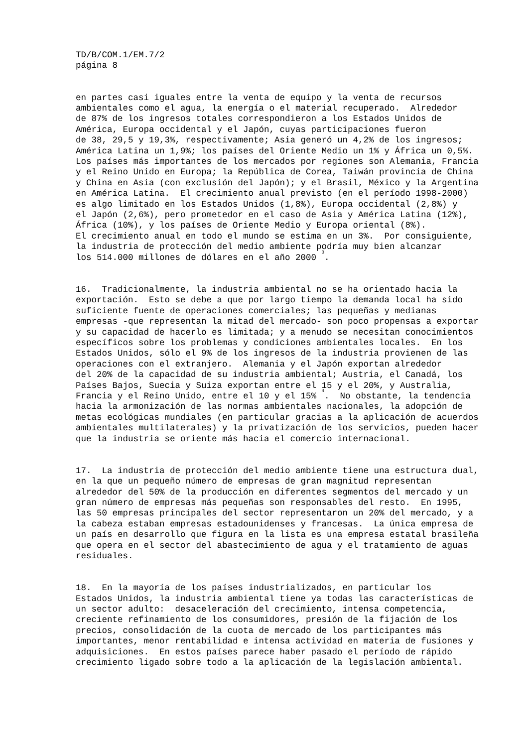TD/B/COM.1/EM.7/2 página 8
en partes casi iguales entre la venta de equipo y la venta de recursos ambientales como el agua, la energía o el material recuperado. Alrededor de 87% de los ingresos totales correspondieron a los Estados Unidos de América, Europa occidental y el Japón, cuyas participaciones fueron de 38, 29,5 y 19,3%, respectivamente; Asia generó un 4,2% de los ingresos; América Latina un 1,9%; los países del Oriente Medio un 1% y África un 0,5%. Los países más importantes de los mercados por regiones son Alemania, Francia y el Reino Unido en Europa; la República de Corea, Taiwán provincia de China y China en Asia (con exclusión del Japón); y el Brasil, México y la Argentina en América Latina. El crecimiento anual previsto (en el período 1998-2000) es algo limitado en los Estados Unidos (1,8%), Europa occidental (2,8%) y el Japón (2,6%), pero prometedor en el caso de Asia y América Latina (12%), África (10%), y los países de Oriente Medio y Europa oriental (8%). El crecimiento anual en todo el mundo se estima en un 3%. Por consiguiente, la industria de protección del medio ambiente podría muy bien alcanzar los 514.000 millones de dólares en el año 2000 <sup>3</sup>.
16. Tradicionalmente, la industria ambiental no se ha orientado hacia la exportación. Esto se debe a que por largo tiempo la demanda local ha sido suficiente fuente de operaciones comerciales; las pequeñas y medianas empresas -que representan la mitad del mercado- son poco propensas a exportar y su capacidad de hacerlo es limitada; y a menudo se necesitan conocimientos específicos sobre los problemas y condiciones ambientales locales. En los Estados Unidos, sólo el 9% de los ingresos de la industria provienen de las operaciones con el extranjero. Alemania y el Japón exportan alrededor del 20% de la capacidad de su industria ambiental; Austria, el Canadá, los Países Bajos, Suecia y Suiza exportan entre el 15 y el 20%, y Australia, Francia y el Reino Unido, entre el 10 y el 15% <sup>4</sup>. No obstante, la tendencia hacia la armonización de las normas ambientales nacionales, la adopción de metas ecológicas mundiales (en particular gracias a la aplicación de acuerdos ambientales multilaterales) y la privatización de los servicios, pueden hacer que la industria se oriente más hacia el comercio internacional.
17. La industria de protección del medio ambiente tiene una estructura dual, en la que un pequeño número de empresas de gran magnitud representan alrededor del 50% de la producción en diferentes segmentos del mercado y un gran número de empresas más pequeñas son responsables del resto. En 1995, las 50 empresas principales del sector representaron un 20% del mercado, y a la cabeza estaban empresas estadounidenses y francesas. La única empresa de un país en desarrollo que figura en la lista es una empresa estatal brasileña que opera en el sector del abastecimiento de agua y el tratamiento de aguas residuales.
18. En la mayoría de los países industrializados, en particular los Estados Unidos, la industria ambiental tiene ya todas las características de un sector adulto: desaceleración del crecimiento, intensa competencia, creciente refinamiento de los consumidores, presión de la fijación de los precios, consolidación de la cuota de mercado de los participantes más importantes, menor rentabilidad e intensa actividad en materia de fusiones y adquisiciones. En estos países parece haber pasado el período de rápido crecimiento ligado sobre todo a la aplicación de la legislación ambiental.